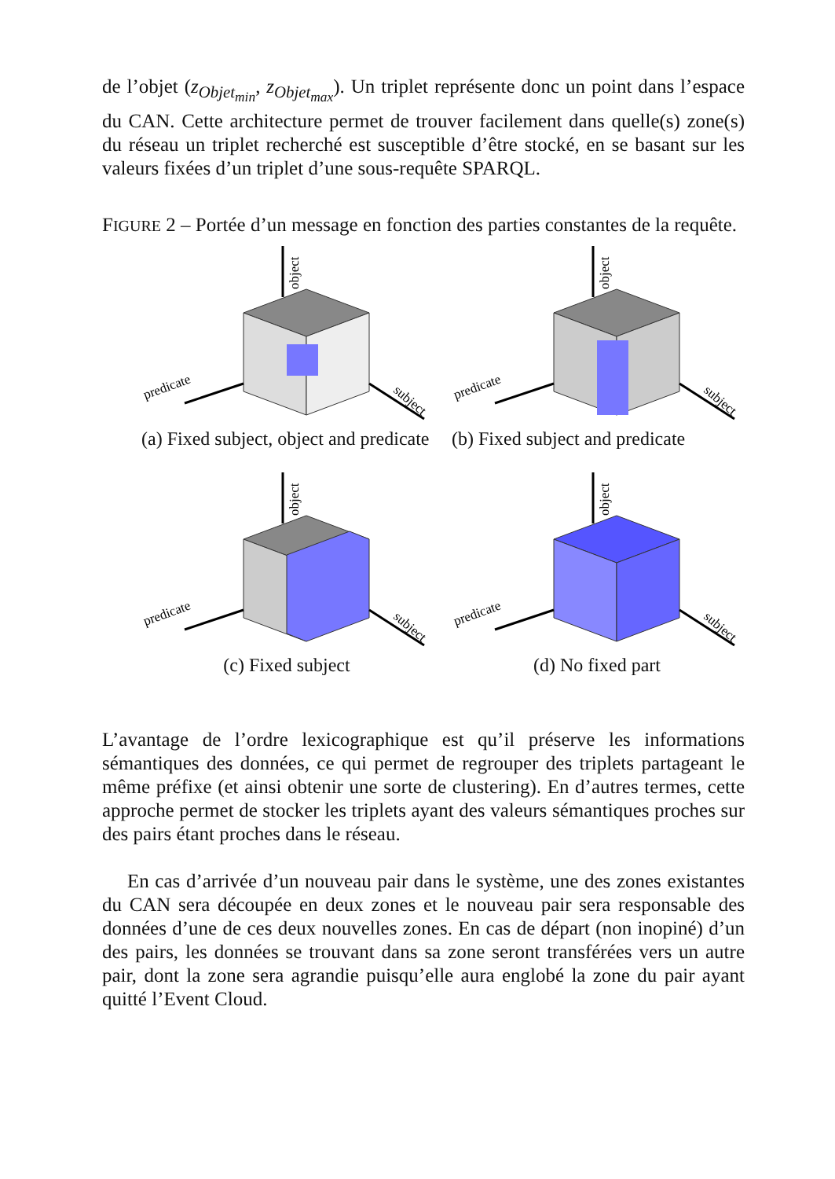de l’objet (z<sub>Objet<sub>min</sub></sub>, z<sub>Objet<sub>max</sub></sub>). Un triplet représente donc un point dans l’espace du CAN. Cette architecture permet de trouver facilement dans quelle(s) zone(s) du réseau un triplet recherché est susceptible d’être stocké, en se basant sur les valeurs fixées d’un triplet d’une sous-requête SPARQL.
FIGURE 2 – Portée d’un message en fonction des parties constantes de la requête.
object
predicate
subject
(a) Fixed subject, object and predicate
object
predicate
subject
(b) Fixed subject and predicate
object
predicate
subject
(c) Fixed subject
object
predicate
subject
(d) No fixed part
L’avantage de l’ordre lexicographique est qu’il préserve les informations sémantiques des données, ce qui permet de regrouper des triplets partageant le même préfixe (et ainsi obtenir une sorte de clustering). En d’autres termes, cette approche permet de stocker les triplets ayant des valeurs sémantiques proches sur des pairs étant proches dans le réseau.
En cas d’arrivée d’un nouveau pair dans le système, une des zones existantes du CAN sera découpée en deux zones et le nouveau pair sera responsable des données d’une de ces deux nouvelles zones. En cas de départ (non inopiné) d’un des pairs, les données se trouvant dans sa zone seront transférées vers un autre pair, dont la zone sera agrandie puisqu’elle aura englobé la zone du pair ayant quitté l’Event Cloud.